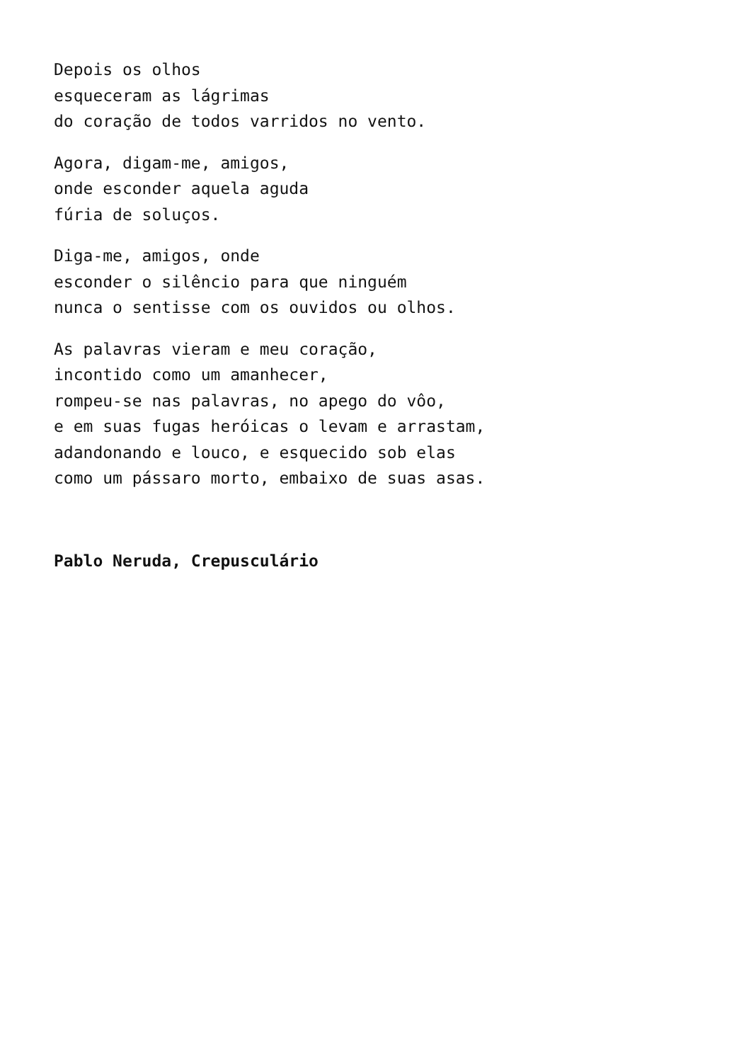Depois os olhos
esqueceram as lágrimas
do coração de todos varridos no vento.
Agora, digam-me, amigos,
onde esconder aquela aguda
fúria de soluços.
Diga-me, amigos, onde
esconder o silêncio para que ninguém
nunca o sentisse com os ouvidos ou olhos.
As palavras vieram e meu coração,
incontido como um amanhecer,
rompeu-se nas palavras, no apego do vôo,
e em suas fugas heróicas o levam e arrastam,
adandonando e louco, e esquecido sob elas
como um pássaro morto, embaixo de suas asas.
Pablo Neruda, Crepusculário